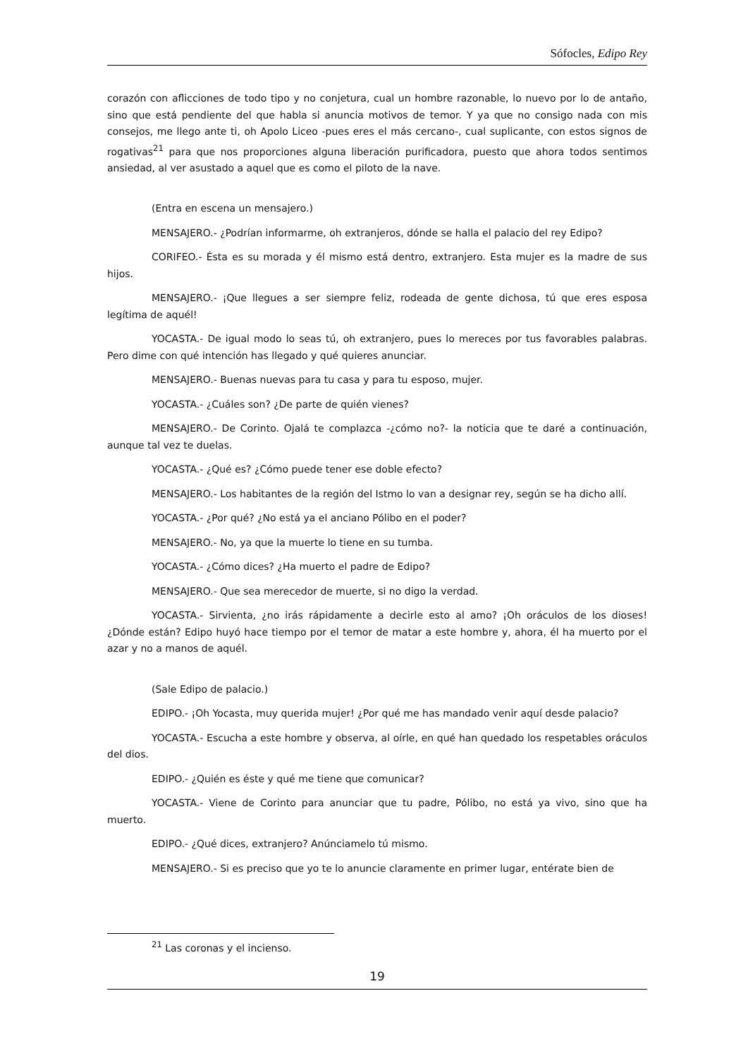Sófocles, Edipo Rey
corazón con aflicciones de todo tipo y no conjetura, cual un hombre razonable, lo nuevo por lo de antaño, sino que está pendiente del que habla si anuncia motivos de temor. Y ya que no consigo nada con mis consejos, me llego ante ti, oh Apolo Liceo -pues eres el más cercano-, cual suplicante, con estos signos de rogativas<sup>21</sup> para que nos proporciones alguna liberación purificadora, puesto que ahora todos sentimos ansiedad, al ver asustado a aquel que es como el piloto de la nave.
(Entra en escena un mensajero.)
MENSAJERO.- ¿Podrían informarme, oh extranjeros, dónde se halla el palacio del rey Edipo?
CORIFEO.- Ésta es su morada y él mismo está dentro, extranjero. Esta mujer es la madre de sus hijos.
MENSAJERO.- ¡Que llegues a ser siempre feliz, rodeada de gente dichosa, tú que eres esposa legítima de aquél!
YOCASTA.- De igual modo lo seas tú, oh extranjero, pues lo mereces por tus favorables palabras. Pero dime con qué intención has llegado y qué quieres anunciar.
MENSAJERO.- Buenas nuevas para tu casa y para tu esposo, mujer.
YOCASTA.- ¿Cuáles son? ¿De parte de quién vienes?
MENSAJERO.- De Corinto. Ojalá te complazca -¿cómo no?- la noticia que te daré a continuación, aunque tal vez te duelas.
YOCASTA.- ¿Qué es? ¿Cómo puede tener ese doble efecto?
MENSAJERO.- Los habitantes de la región del Istmo lo van a designar rey, según se ha dicho allí.
YOCASTA.- ¿Por qué? ¿No está ya el anciano Pólibo en el poder?
MENSAJERO.- No, ya que la muerte lo tiene en su tumba.
YOCASTA.- ¿Cómo dices? ¿Ha muerto el padre de Edipo?
MENSAJERO.- Que sea merecedor de muerte, si no digo la verdad.
YOCASTA.- Sirvienta, ¿no irás rápidamente a decirle esto al amo? ¡Oh oráculos de los dioses! ¿Dónde están? Edipo huyó hace tiempo por el temor de matar a este hombre y, ahora, él ha muerto por el azar y no a manos de aquél.
(Sale Edipo de palacio.)
EDIPO.- ¡Oh Yocasta, muy querida mujer! ¿Por qué me has mandado venir aquí desde palacio?
YOCASTA.- Escucha a este hombre y observa, al oírle, en qué han quedado los respetables oráculos del dios.
EDIPO.- ¿Quién es éste y qué me tiene que comunicar?
YOCASTA.- Viene de Corinto para anunciar que tu padre, Pólibo, no está ya vivo, sino que ha muerto.
EDIPO.- ¿Qué dices, extranjero? Anúnciamelo tú mismo.
MENSAJERO.- Si es preciso que yo te lo anuncie claramente en primer lugar, entérate bien de
<sup>21</sup> Las coronas y el incienso.
19